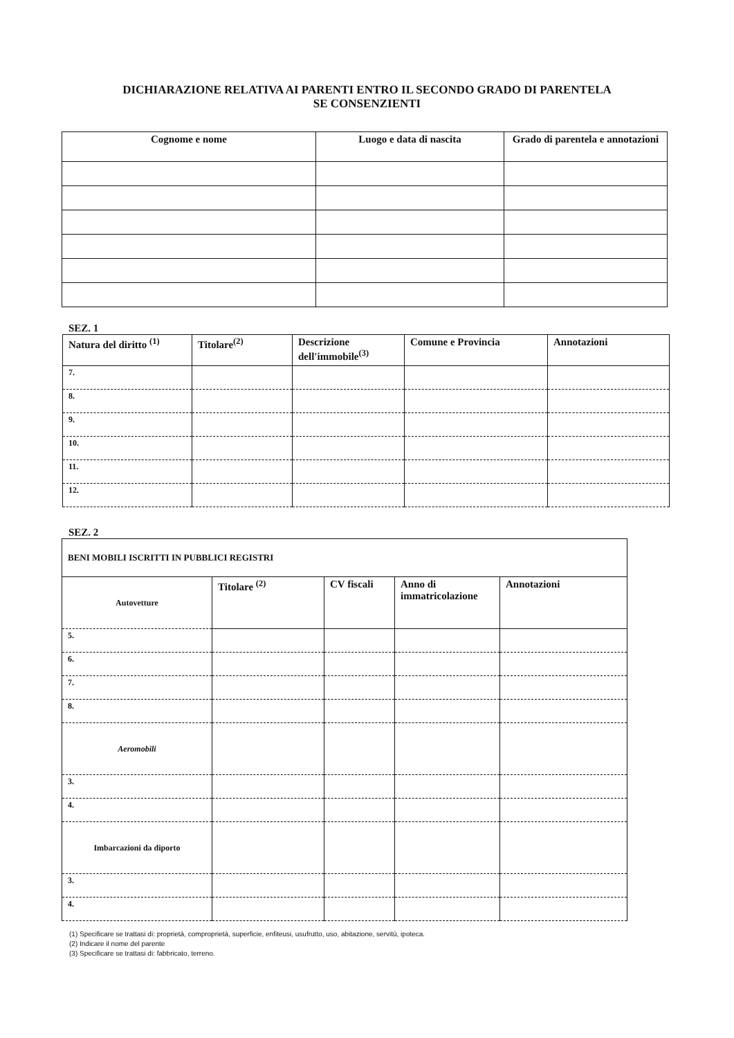DICHIARAZIONE RELATIVA AI PARENTI ENTRO IL SECONDO GRADO DI PARENTELA
SE CONSENZIENTI
| Cognome e nome | Luogo e data di nascita | Grado di parentela e annotazioni |
| --- | --- | --- |
SEZ. 1
| Natura del diritto <sup>(1)</sup> | Titolare<sup>(2)</sup> | Descrizione dell'immobile<sup>(3)</sup> | Comune e Provincia | Annotazioni |
| --- | --- | --- | --- | --- |
| 7. | | | | |
| 8. | | | | |
| 9. | | | | |
| 10. | | | | |
| 11. | | | | |
| 12. | | | | |
SEZ. 2
| BENI MOBILI ISCRITTI IN PUBBLICI REGISTRI | | | | |
| --- | --- | --- | --- | --- |
| Autovetture | Titolare <sup>(2)</sup> | CV fiscali | Anno di immatricolazione | Annotazioni |
| 5. | | | | |
| 6. | | | | |
| 7. | | | | |
| 8. | | | | |
| Aeromobili | | | | |
| 3. | | | | |
| 4. | | | | |
| Imbarcazioni da diporto | | | | |
| 3. | | | | |
| 4. | | | | |
(1) Specificare se trattasi di: proprietà, comproprietà, superficie, enfiteusi, usufrutto, uso, abitazione, servitù, ipoteca.
(2) Indicare il nome del parente
(3) Specificare se trattasi di: fabbricato, terreno.